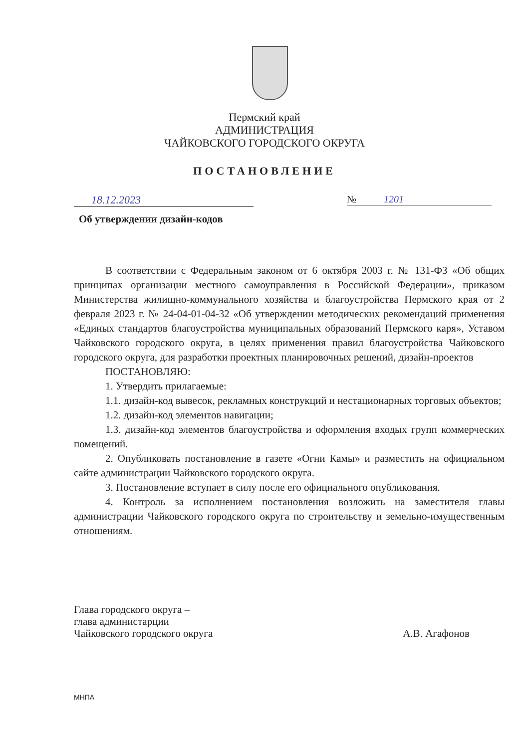Пермский край
АДМИНИСТРАЦИЯ
ЧАЙКОВСКОГО ГОРОДСКОГО ОКРУГА
ПОСТАНОВЛЕНИЕ
18.12.2023 № 1201
Об утверждении дизайн-кодов
В соответствии с Федеральным законом от 6 октября 2003 г. № 131-ФЗ «Об общих принципах организации местного самоуправления в Российской Федерации», приказом Министерства жилищно-коммунального хозяйства и благоустройства Пермского края от 2 февраля 2023 г. № 24-04-01-04-32 «Об утверждении методических рекомендаций применения «Единых стандартов благоустройства муниципальных образований Пермского каря», Уставом Чайковского городского округа, в целях применения правил благоустройства Чайковского городского округа, для разработки проектных планировочных решений, дизайн-проектов
ПОСТАНОВЛЯЮ:
1. Утвердить прилагаемые:
1.1. дизайн-код вывесок, рекламных конструкций и нестационарных торговых объектов;
1.2. дизайн-код элементов навигации;
1.3. дизайн-код элементов благоустройства и оформления входых групп коммерческих помещений.
2. Опубликовать постановление в газете «Огни Камы» и разместить на официальном сайте администрации Чайковского городского округа.
3. Постановление вступает в силу после его официального опубликования.
4. Контроль за исполнением постановления возложить на заместителя главы администрации Чайковского городского округа по строительству и земельно-имущественным отношениям.
Глава городского округа –
глава администарции
Чайковского городского округа
А.В. Агафонов
МНПА